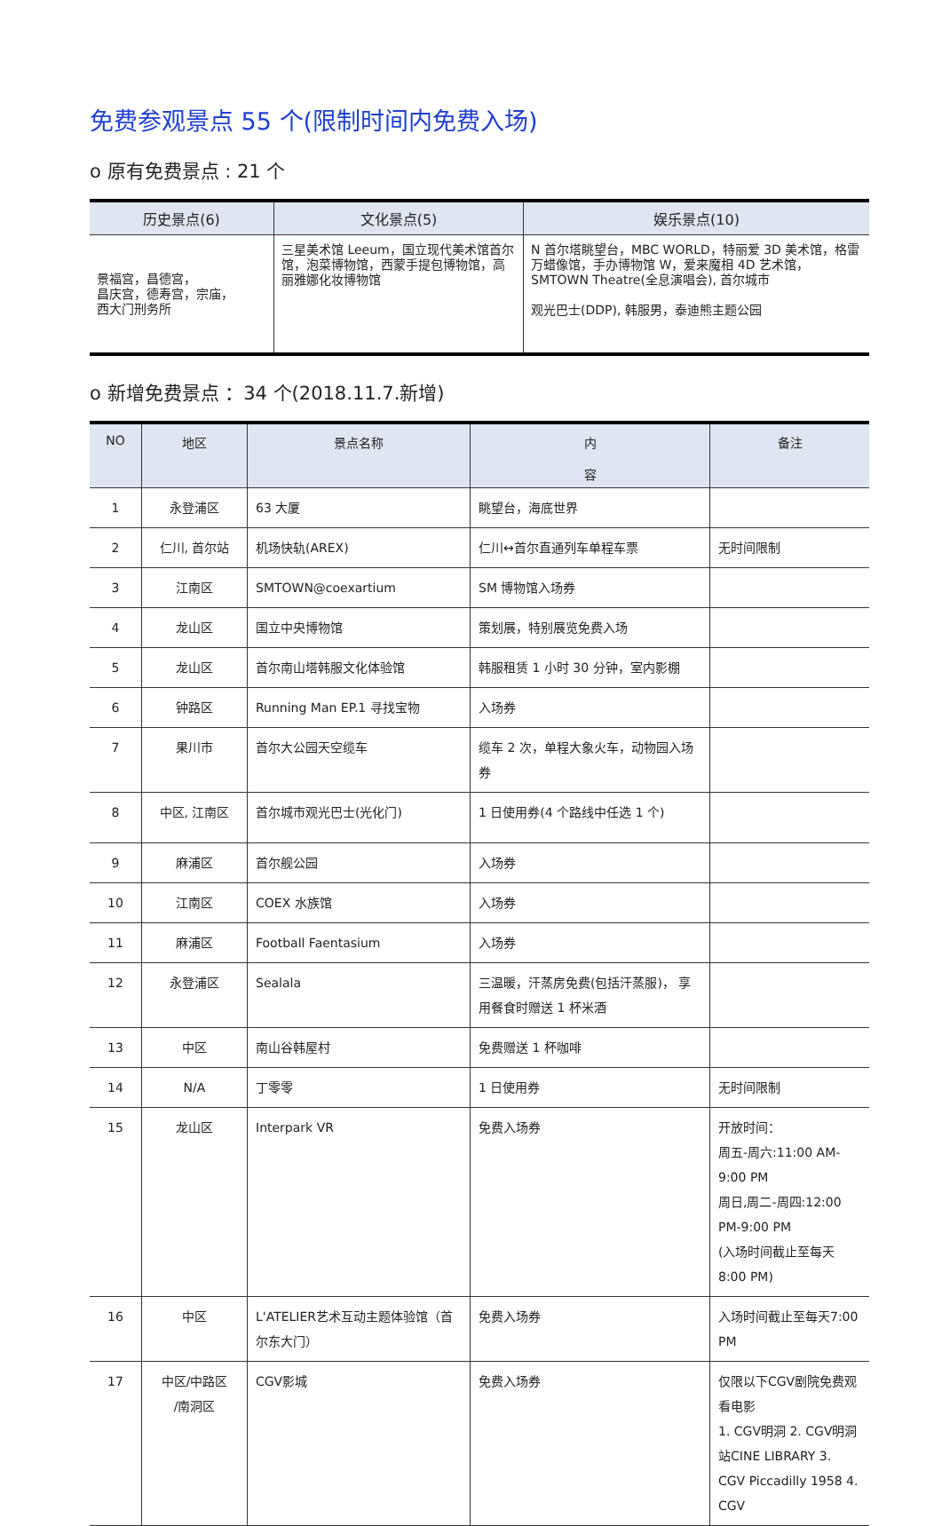免费参观景点 55 个(限制时间内免费入场)
o 原有免费景点 : 21 个
| 历史景点(6) | 文化景点(5) | 娱乐景点(10) |
| --- | --- | --- |
| 景福宫，昌德宫， 昌庆宫，德寿宫，宗庙， 西大门刑务所 | 三星美术馆 Leeum，国立现代美术馆首尔馆，泡菜博物馆，西蒙手提包博物馆，高丽雅娜化妆博物馆 | N 首尔塔眺望台，MBC WORLD，特丽爱 3D 美术馆，格雷万蜡像馆，手办博物馆 W，爱来魔相 4D 艺术馆， SMTOWN Theatre(全息演唱会), 首尔城市 观光巴士(DDP), 韩服男，泰迪熊主题公园 |
o 新增免费景点 ：34 个(2018.11.7.新增)
| NO | 地区 | 景点名称 | 内 容 | 备注 |
| --- | --- | --- | --- | --- |
| 1 | 永登浦区 | 63 大厦 | 眺望台，海底世界 | |
| 2 | 仁川, 首尔站 | 机场快轨(AREX) | 仁川↔首尔直通列车单程车票 | 无时间限制 |
| 3 | 江南区 | SMTOWN@coexartium | SM 博物馆入场券 | |
| 4 | 龙山区 | 国立中央博物馆 | 策划展，特别展览免费入场 | |
| 5 | 龙山区 | 首尔南山塔韩服文化体验馆 | 韩服租赁 1 小时 30 分钟，室内影棚 | |
| 6 | 钟路区 | Running Man EP.1 寻找宝物 | 入场券 | |
| 7 | 果川市 | 首尔大公园天空缆车 | 缆车 2 次，单程大象火车，动物园入场券 | |
| 8 | 中区, 江南区 | 首尔城市观光巴士(光化门) | 1 日使用券(4 个路线中任选 1 个) | |
| 9 | 麻浦区 | 首尔舰公园 | 入场券 | |
| 10 | 江南区 | COEX 水族馆 | 入场券 | |
| 11 | 麻浦区 | Football Faentasium | 入场券 | |
| 12 | 永登浦区 | Sealala | 三温暖，汗蒸房免费(包括汗蒸服)， 享用餐食时赠送 1 杯米酒 | |
| 13 | 中区 | 南山谷韩屋村 | 免费赠送 1 杯咖啡 | |
| 14 | N/A | 丁零零 | 1 日使用券 | 无时间限制 |
| 15 | 龙山区 | Interpark VR | 免费入场券 | 开放时间： 周五-周六:11:00 AM-9:00 PM 周日,周二-周四:12:00 PM-9:00 PM (入场时间截止至每天8:00 PM) |
| 16 | 中区 | L'ATELIER艺术互动主题体验馆（首尔东大门） | 免费入场券 | 入场时间截止至每天7:00 PM |
| 17 | 中区/中路区 /南洞区 | CGV影城 | 免费入场券 | 仅限以下CGV剧院免费观看电影 1. CGV明洞 2. CGV明洞站CINE LIBRARY 3. CGV Piccadilly 1958 4. CGV |